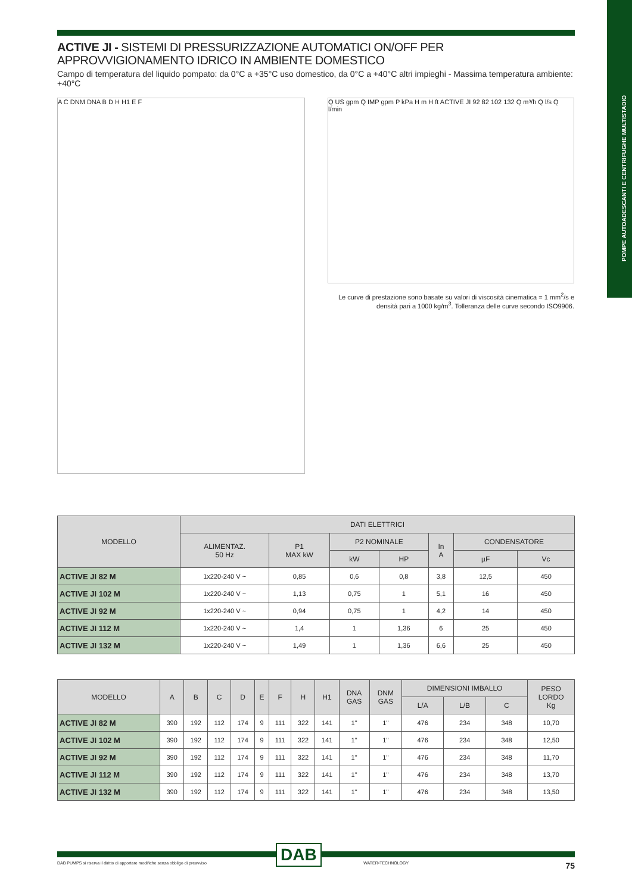POMPE AUTOADESCANTI E CENTRIFUGHE MULTISTADIO
ACTIVE JI - SISTEMI DI PRESSURIZZAZIONE AUTOMATICI ON/OFF PER APPROVVIGIONAMENTO IDRICO IN AMBIENTE DOMESTICO
Campo di temperatura del liquido pompato: da 0°C a +35°C uso domestico, da 0°C a +40°C altri impieghi - Massima temperatura ambiente: +40°C
A C DNM DNA B D H H1 E F
Q US gpm Q IMP gpm P kPa H m H ft ACTIVE JI 92 82 102 132 Q m³/h Q l/s Q l/min
Le curve di prestazione sono basate su valori di viscosità cinematica = 1 mm<sup>2</sup>/s e densità pari a 1000 kg/m<sup>3</sup>. Tolleranza delle curve secondo ISO9906.
| MODELLO | DATI ELETTRICI | | | | | | |
| --- | --- | --- | --- | --- | --- | --- | --- |
| | ALIMENTAZ. 50 Hz | P1 MAX kW | P2 NOMINALE | | In A | CONDENSATORE | |
| | | | kW | HP | | µF | Vc |
| ACTIVE JI 82 M | 1x220-240 V ~ | 0,85 | 0,6 | 0,8 | 3,8 | 12,5 | 450 |
| ACTIVE JI 102 M | 1x220-240 V ~ | 1,13 | 0,75 | 1 | 5,1 | 16 | 450 |
| ACTIVE JI 92 M | 1x220-240 V ~ | 0,94 | 0,75 | 1 | 4,2 | 14 | 450 |
| ACTIVE JI 112 M | 1x220-240 V ~ | 1,4 | 1 | 1,36 | 6 | 25 | 450 |
| ACTIVE JI 132 M | 1x220-240 V ~ | 1,49 | 1 | 1,36 | 6,6 | 25 | 450 |
| MODELLO | A | B | C | D | E | F | H | H1 | DNA GAS | DNM GAS | DIMENSIONI IMBALLO | | | PESO LORDO Kg |
| --- | --- | --- | --- | --- | --- | --- | --- | --- | --- | --- | --- | --- | --- | --- |
| | | | | | | | | | | | L/A | L/B | C | |
| ACTIVE JI 82 M | 390 | 192 | 112 | 174 | 9 | 111 | 322 | 141 | 1" | 1" | 476 | 234 | 348 | 10,70 |
| ACTIVE JI 102 M | 390 | 192 | 112 | 174 | 9 | 111 | 322 | 141 | 1" | 1" | 476 | 234 | 348 | 12,50 |
| ACTIVE JI 92 M | 390 | 192 | 112 | 174 | 9 | 111 | 322 | 141 | 1" | 1" | 476 | 234 | 348 | 11,70 |
| ACTIVE JI 112 M | 390 | 192 | 112 | 174 | 9 | 111 | 322 | 141 | 1" | 1" | 476 | 234 | 348 | 13,70 |
| ACTIVE JI 132 M | 390 | 192 | 112 | 174 | 9 | 111 | 322 | 141 | 1" | 1" | 476 | 234 | 348 | 13,50 |
DAB
DAB PUMPS si riserva il diritto di apportare modifiche senza obbligo di preavviso WATER•TECHNOLOGY 75